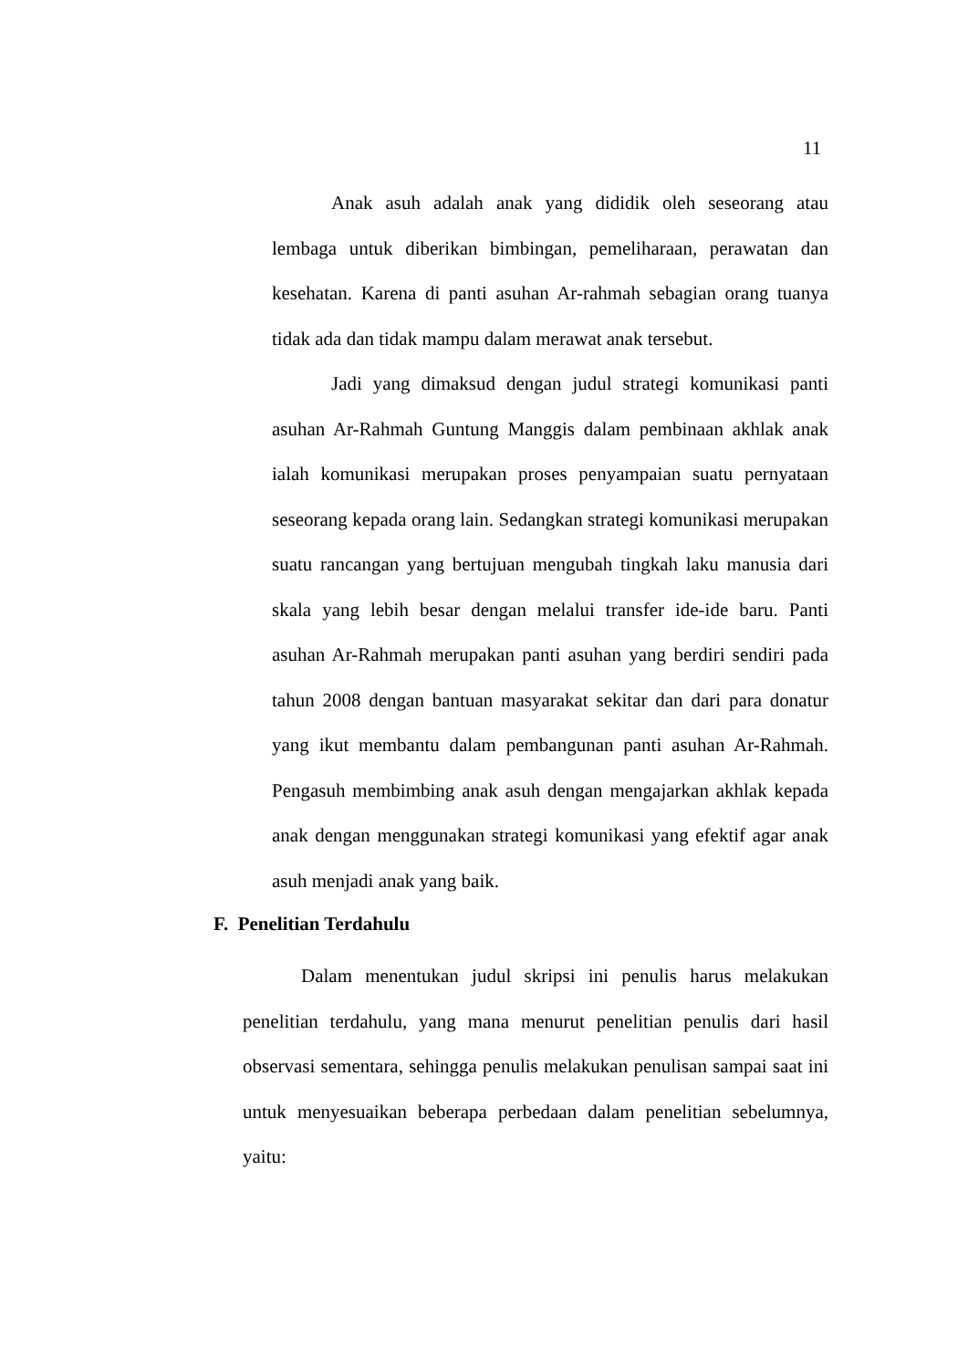11
Anak asuh adalah anak yang dididik oleh seseorang atau lembaga untuk diberikan bimbingan, pemeliharaan, perawatan dan kesehatan. Karena di panti asuhan Ar-rahmah sebagian orang tuanya tidak ada dan tidak mampu dalam merawat anak tersebut.
Jadi yang dimaksud dengan judul strategi komunikasi panti asuhan Ar-Rahmah Guntung Manggis dalam pembinaan akhlak anak ialah komunikasi merupakan proses penyampaian suatu pernyataan seseorang kepada orang lain. Sedangkan strategi komunikasi merupakan suatu rancangan yang bertujuan mengubah tingkah laku manusia dari skala yang lebih besar dengan melalui transfer ide-ide baru. Panti asuhan Ar-Rahmah merupakan panti asuhan yang berdiri sendiri pada tahun 2008 dengan bantuan masyarakat sekitar dan dari para donatur yang ikut membantu dalam pembangunan panti asuhan Ar-Rahmah. Pengasuh membimbing anak asuh dengan mengajarkan akhlak kepada anak dengan menggunakan strategi komunikasi yang efektif agar anak asuh menjadi anak yang baik.
F. Penelitian Terdahulu
Dalam menentukan judul skripsi ini penulis harus melakukan penelitian terdahulu, yang mana menurut penelitian penulis dari hasil observasi sementara, sehingga penulis melakukan penulisan sampai saat ini untuk menyesuaikan beberapa perbedaan dalam penelitian sebelumnya, yaitu: